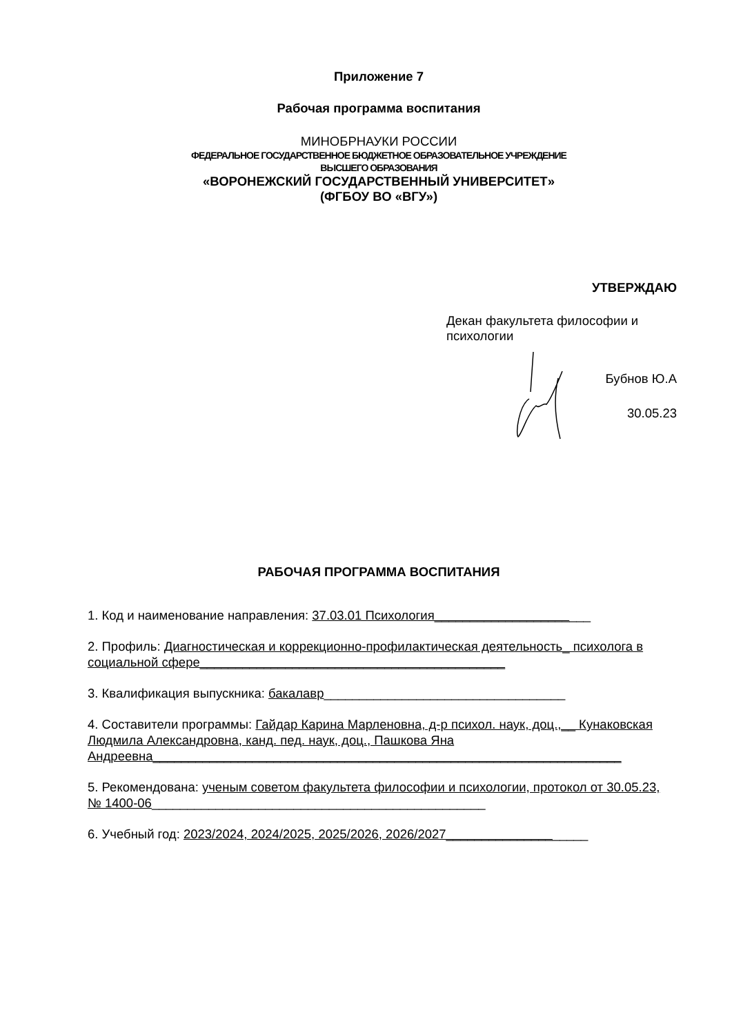Приложение 7
Рабочая программа воспитания
МИНОБРНАУКИ РОССИИ
ФЕДЕРАЛЬНОЕ ГОСУДАРСТВЕННОЕ БЮДЖЕТНОЕ ОБРАЗОВАТЕЛЬНОЕ УЧРЕЖДЕНИЕ
ВЫСШЕГО ОБРАЗОВАНИЯ
«ВОРОНЕЖСКИЙ ГОСУДАРСТВЕННЫЙ УНИВЕРСИТЕТ»
(ФГБОУ ВО «ВГУ»)
УТВЕРЖДАЮ
Декан факультета философии и
психологии
Бубнов Ю.А
30.05.23
РАБОЧАЯ ПРОГРАММА ВОСПИТАНИЯ
1. Код и наименование направления: 37.03.01 Психология______________________
2. Профиль: Диагностическая и коррекционно-профилактическая деятельность_ психолога в социальной сфере___________________________________________
3. Квалификация выпускника: бакалавр__________________________________
4. Составители программы: Гайдар Карина Марленовна, д-р психол. наук, доц.,__ Кунаковская Людмила Александровна, канд. пед. наук, доц., Пашкова Яна Андреевна__________________________________________________________________
5. Рекомендована: ученым советом факультета философии и психологии, протокол от 30.05.23, № 1400-06_______________________________________________
6. Учебный год: 2023/2024, 2024/2025, 2025/2026, 2026/2027____________________